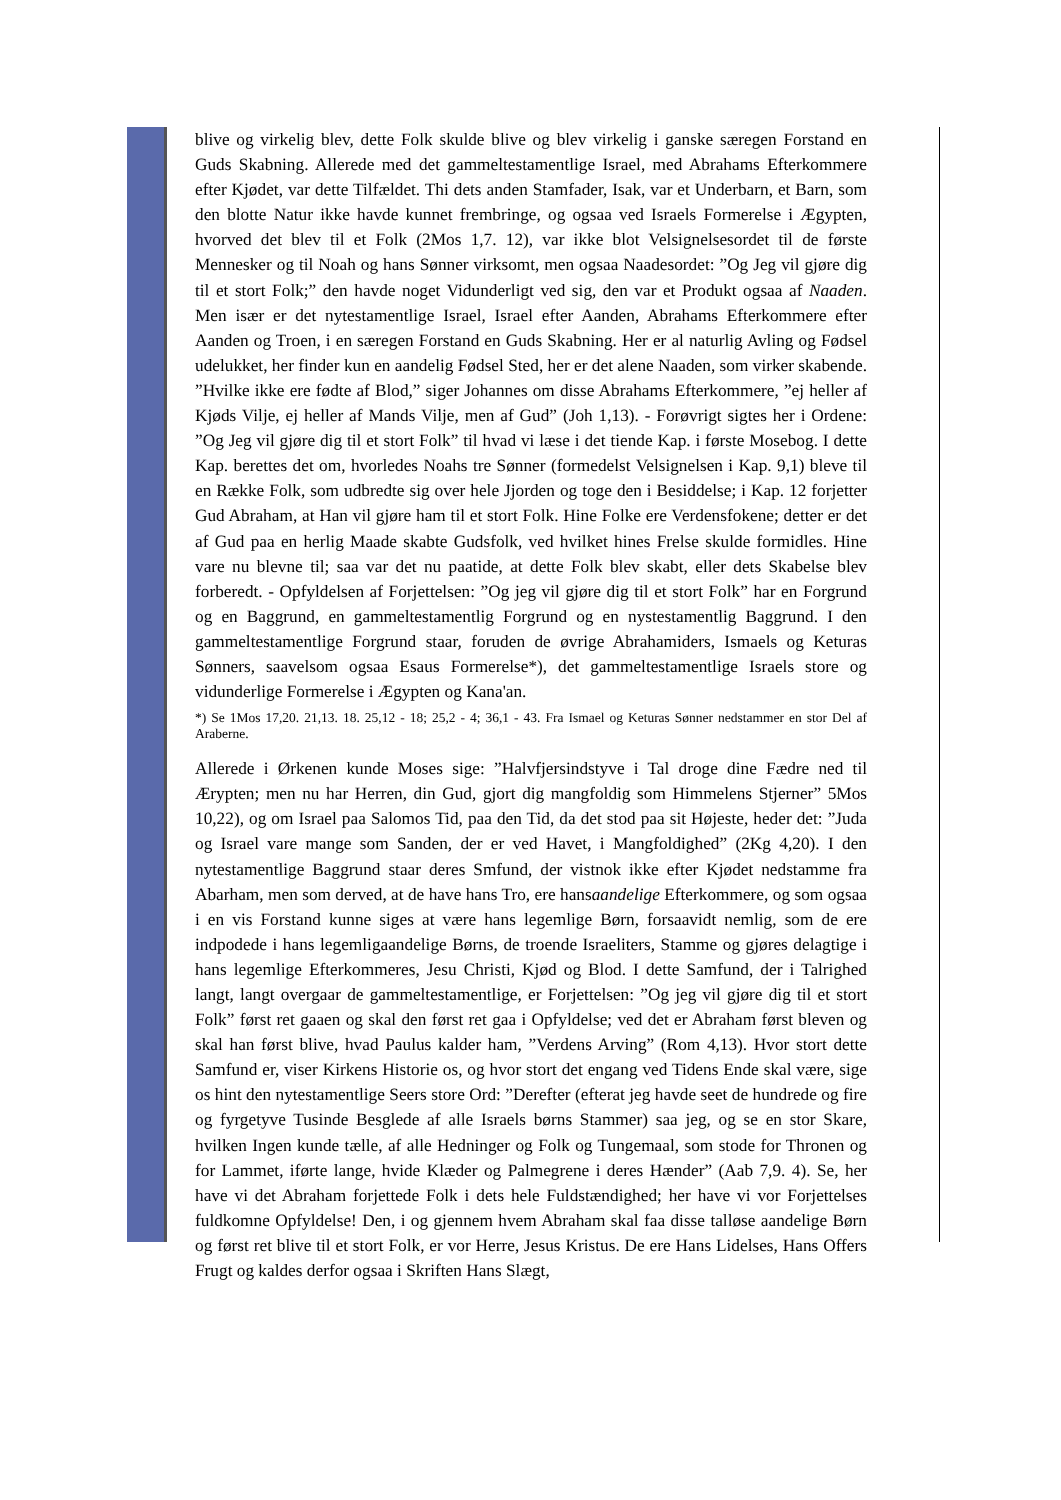blive og virkelig blev, dette Folk skulde blive og blev virkelig i ganske særegen Forstand en Guds Skabning. Allerede med det gammeltestamentlige Israel, med Abrahams Efterkommere efter Kjødet, var dette Tilfældet. Thi dets anden Stamfader, Isak, var et Underbarn, et Barn, som den blotte Natur ikke havde kunnet frembringe, og ogsaa ved Israels Formerelse i Ægypten, hvorved det blev til et Folk (2Mos 1,7. 12), var ikke blot Velsignelsesordet til de første Mennesker og til Noah og hans Sønner virksomt, men ogsaa Naadesordet: ”Og Jeg vil gjøre dig til et stort Folk;” den havde noget Vidunderligt ved sig, den var et Produkt ogsaa af Naaden. Men især er det nytestamentlige Israel, Israel efter Aanden, Abrahams Efterkommere efter Aanden og Troen, i en særegen Forstand en Guds Skabning. Her er al naturlig Avling og Fødsel udelukket, her finder kun en aandelig Fødsel Sted, her er det alene Naaden, som virker skabende. ”Hvilke ikke ere fødte af Blod,” siger Johannes om disse Abrahams Efterkommere, ”ej heller af Kjøds Vilje, ej heller af Mands Vilje, men af Gud” (Joh 1,13). - Forøvrigt sigtes her i Ordene: ”Og Jeg vil gjøre dig til et stort Folk” til hvad vi læse i det tiende Kap. i første Mosebog. I dette Kap. berettes det om, hvorledes Noahs tre Sønner (formedelst Velsignelsen i Kap. 9,1) bleve til en Række Folk, som udbredte sig over hele Jjorden og toge den i Besiddelse; i Kap. 12 forjetter Gud Abraham, at Han vil gjøre ham til et stort Folk. Hine Folke ere Verdensfokene; detter er det af Gud paa en herlig Maade skabte Gudsfolk, ved hvilket hines Frelse skulde formidles. Hine vare nu blevne til; saa var det nu paatide, at dette Folk blev skabt, eller dets Skabelse blev forberedt. - Opfyldelsen af Forjettelsen: ”Og jeg vil gjøre dig til et stort Folk” har en Forgrund og en Baggrund, en gammeltestamentlig Forgrund og en nystestamentlig Baggrund. I den gammeltestamentlige Forgrund staar, foruden de øvrige Abrahamiders, Ismaels og Keturas Sønners, saavelsom ogsaa Esaus Formerelse*), det gammeltestamentlige Israels store og vidunderlige Formerelse i Ægypten og Kana'an.
*) Se 1Mos 17,20. 21,13. 18. 25,12 - 18; 25,2 - 4; 36,1 - 43. Fra Ismael og Keturas Sønner nedstammer en stor Del af Araberne.
Allerede i Ørkenen kunde Moses sige: ”Halvfjersindstyve i Tal droge dine Fædre ned til Ærypten; men nu har Herren, din Gud, gjort dig mangfoldig som Himmelens Stjerner” 5Mos 10,22), og om Israel paa Salomos Tid, paa den Tid, da det stod paa sit Højeste, heder det: ”Juda og Israel vare mange som Sanden, der er ved Havet, i Mangfoldighed” (2Kg 4,20). I den nytestamentlige Baggrund staar deres Smfund, der vistnok ikke efter Kjødet nedstamme fra Abarham, men som derved, at de have hans Tro, ere hansaandelige Efterkommere, og som ogsaa i en vis Forstand kunne siges at være hans legemlige Børn, forsaavidt nemlig, som de ere indpodede i hans legemligaandelige Børns, de troende Israeliters, Stamme og gjøres delagtige i hans legemlige Efterkommeres, Jesu Christi, Kjød og Blod. I dette Samfund, der i Talrighed langt, langt overgaar de gammeltestamentlige, er Forjettelsen: ”Og jeg vil gjøre dig til et stort Folk” først ret gaaen og skal den først ret gaa i Opfyldelse; ved det er Abraham først bleven og skal han først blive, hvad Paulus kalder ham, ”Verdens Arving” (Rom 4,13). Hvor stort dette Samfund er, viser Kirkens Historie os, og hvor stort det engang ved Tidens Ende skal være, sige os hint den nytestamentlige Seers store Ord: ”Derefter (efterat jeg havde seet de hundrede og fire og fyrgetyve Tusinde Besglede af alle Israels børns Stammer) saa jeg, og se en stor Skare, hvilken Ingen kunde tælle, af alle Hedninger og Folk og Tungemaal, som stode for Thronen og for Lammet, iførte lange, hvide Klæder og Palmegrene i deres Hænder” (Aab 7,9. 4). Se, her have vi det Abraham forjettede Folk i dets hele Fuldstændighed; her have vi vor Forjettelses fuldkomne Opfyldelse! Den, i og gjennem hvem Abraham skal faa disse talløse aandelige Børn og først ret blive til et stort Folk, er vor Herre, Jesus Kristus. De ere Hans Lidelses, Hans Offers Frugt og kaldes derfor ogsaa i Skriften Hans Slægt,